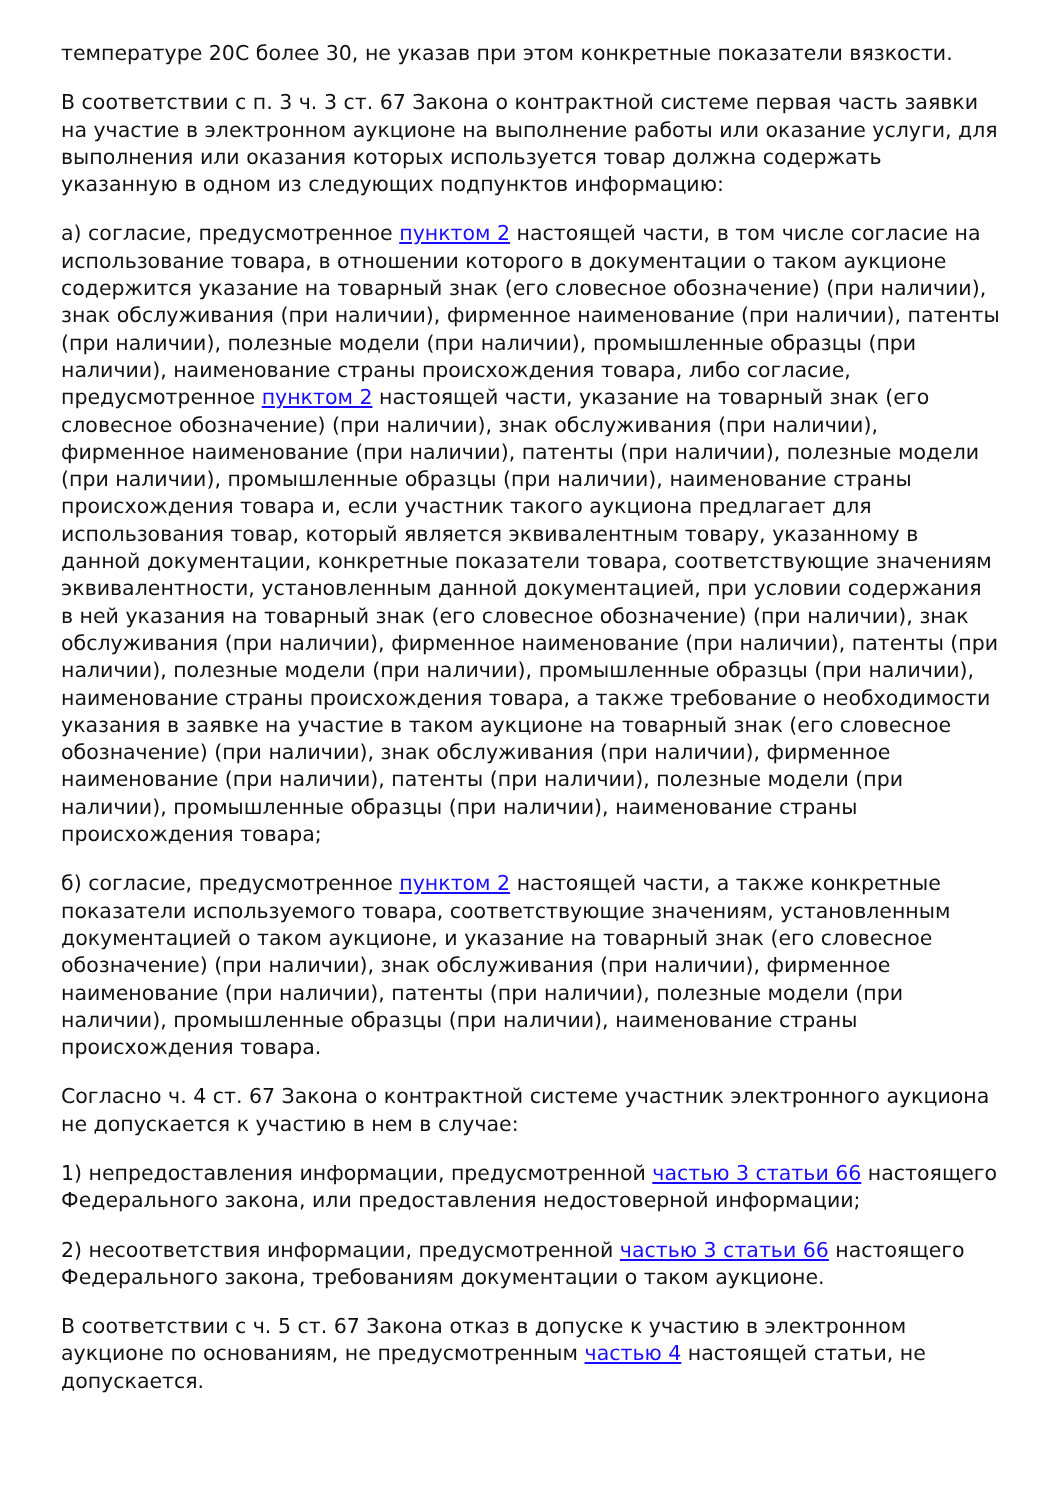температуре 20С более 30, не указав при этом конкретные показатели вязкости.
В соответствии с п. 3 ч. 3 ст. 67 Закона о контрактной системе первая часть заявки на участие в электронном аукционе на выполнение работы или оказание услуги, для выполнения или оказания которых используется товар должна содержать указанную в одном из следующих подпунктов информацию:
а) согласие, предусмотренное пунктом 2 настоящей части, в том числе согласие на использование товара, в отношении которого в документации о таком аукционе содержится указание на товарный знак (его словесное обозначение) (при наличии), знак обслуживания (при наличии), фирменное наименование (при наличии), патенты (при наличии), полезные модели (при наличии), промышленные образцы (при наличии), наименование страны происхождения товара, либо согласие, предусмотренное пунктом 2 настоящей части, указание на товарный знак (его словесное обозначение) (при наличии), знак обслуживания (при наличии), фирменное наименование (при наличии), патенты (при наличии), полезные модели (при наличии), промышленные образцы (при наличии), наименование страны происхождения товара и, если участник такого аукциона предлагает для использования товар, который является эквивалентным товару, указанному в данной документации, конкретные показатели товара, соответствующие значениям эквивалентности, установленным данной документацией, при условии содержания в ней указания на товарный знак (его словесное обозначение) (при наличии), знак обслуживания (при наличии), фирменное наименование (при наличии), патенты (при наличии), полезные модели (при наличии), промышленные образцы (при наличии), наименование страны происхождения товара, а также требование о необходимости указания в заявке на участие в таком аукционе на товарный знак (его словесное обозначение) (при наличии), знак обслуживания (при наличии), фирменное наименование (при наличии), патенты (при наличии), полезные модели (при наличии), промышленные образцы (при наличии), наименование страны происхождения товара;
б) согласие, предусмотренное пунктом 2 настоящей части, а также конкретные показатели используемого товара, соответствующие значениям, установленным документацией о таком аукционе, и указание на товарный знак (его словесное обозначение) (при наличии), знак обслуживания (при наличии), фирменное наименование (при наличии), патенты (при наличии), полезные модели (при наличии), промышленные образцы (при наличии), наименование страны происхождения товара.
Согласно ч. 4 ст. 67 Закона о контрактной системе участник электронного аукциона не допускается к участию в нем в случае:
1) непредоставления информации, предусмотренной частью 3 статьи 66 настоящего Федерального закона, или предоставления недостоверной информации;
2) несоответствия информации, предусмотренной частью 3 статьи 66 настоящего Федерального закона, требованиям документации о таком аукционе.
В соответствии с ч. 5 ст. 67 Закона отказ в допуске к участию в электронном аукционе по основаниям, не предусмотренным частью 4 настоящей статьи, не допускается.